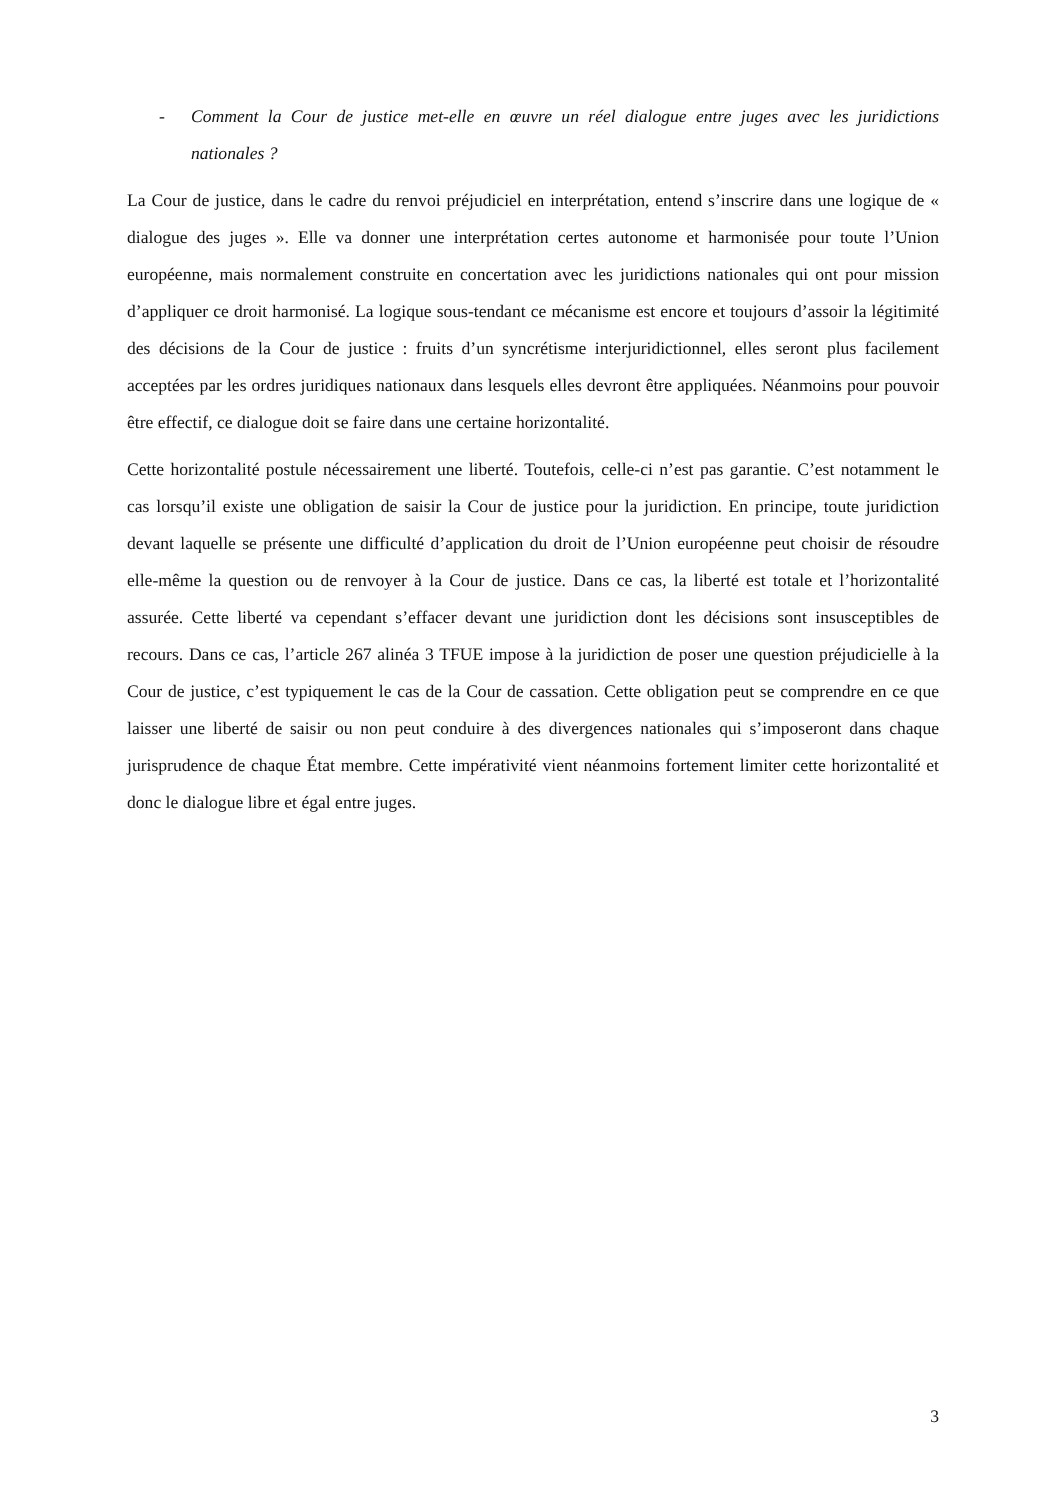- Comment la Cour de justice met-elle en œuvre un réel dialogue entre juges avec les juridictions nationales ?
La Cour de justice, dans le cadre du renvoi préjudiciel en interprétation, entend s’inscrire dans une logique de « dialogue des juges ». Elle va donner une interprétation certes autonome et harmonisée pour toute l’Union européenne, mais normalement construite en concertation avec les juridictions nationales qui ont pour mission d’appliquer ce droit harmonisé. La logique sous-tendant ce mécanisme est encore et toujours d’assoir la légitimité des décisions de la Cour de justice : fruits d’un syncrétisme interjuridictionnel, elles seront plus facilement acceptées par les ordres juridiques nationaux dans lesquels elles devront être appliquées. Néanmoins pour pouvoir être effectif, ce dialogue doit se faire dans une certaine horizontalité.
Cette horizontalité postule nécessairement une liberté. Toutefois, celle-ci n’est pas garantie. C’est notamment le cas lorsqu’il existe une obligation de saisir la Cour de justice pour la juridiction. En principe, toute juridiction devant laquelle se présente une difficulté d’application du droit de l’Union européenne peut choisir de résoudre elle-même la question ou de renvoyer à la Cour de justice. Dans ce cas, la liberté est totale et l’horizontalité assurée. Cette liberté va cependant s’effacer devant une juridiction dont les décisions sont insusceptibles de recours. Dans ce cas, l’article 267 alinéa 3 TFUE impose à la juridiction de poser une question préjudicielle à la Cour de justice, c’est typiquement le cas de la Cour de cassation. Cette obligation peut se comprendre en ce que laisser une liberté de saisir ou non peut conduire à des divergences nationales qui s’imposeront dans chaque jurisprudence de chaque État membre. Cette impérativité vient néanmoins fortement limiter cette horizontalité et donc le dialogue libre et égal entre juges.
3